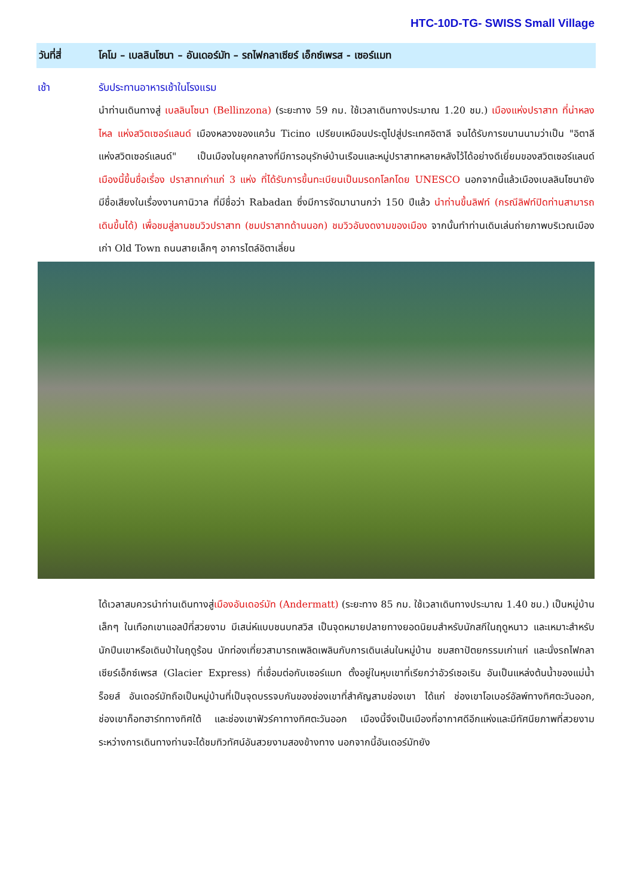HTC-10D-TG- SWISS Small Village
วันที่สี่ โคโม – เบลลินโซนา – อันเดอร์มัท – รถไฟกลาเซียร์ เอ็กซ์เพรส - เซอร์แมท
เช้า รับประทานอาหารเช้าในโรงแรม
นำท่านเดินทางสู่ เบลลินโซนา (Bellinzona) (ระยะทาง 59 กม. ใช้เวลาเดินทางประมาณ 1.20 ชม.) เมืองแห่งปราสาท ที่น่าหลงไหล แห่งสวิตเซอร์แลนด์ เมืองหลวงของแคว้น Ticino เปรียบเหมือนประตูไปสู่ประเทศอิตาลี จนได้รับการขนานนามว่าเป็น "อิตาลีแห่งสวิตเซอร์แลนด์" เป็นเมืองในยุคกลางที่มีการอนุรักษ์บ้านเรือนและหมู่ปราสาทหลายหลังไว้ได้อย่างดีเยี่ยมของสวิตเซอร์แลนด์ เมืองนี้ขึ้นชื่อเรื่อง ปราสาทเก่าแก่ 3 แห่ง ที่ได้รับการขึ้นทะเบียนเป็นมรดกโลกโดย UNESCO นอกจากนี้แล้วเมืองเบลลินโซนายังมีชื่อเสียงในเรื่องงานคานิวาล ที่มีชื่อว่า Rabadan ซึ่งมีการจัดมานานกว่า 150 ปีแล้ว นำท่านขึ้นลิฟท์ (กรณีลิฟท์ปิดท่านสามารถเดินขึ้นได้) เพื่อชมสู่ลานชมวิวปราสาท (ชมปราสาทด้านนอก) ชมวิวอันงดงามของเมือง จากนั้นทำท่านเดินเล่นถ่ายภาพบริเวณเมืองเก่า Old Town ถนนสายเล็กๆ อาคารไตล์อิตาเลี่ยน
ได้เวลาสมควรนำท่านเดินทางสู่เมืองอันเดอร์มัท (Andermatt) (ระยะทาง 85 กม. ใช้เวลาเดินทางประมาณ 1.40 ชม.) เป็นหมู่บ้านเล็กๆ ในเทือกเขาแอลป์ที่สวยงาม มีเสน่ห์แบบชนบทสวิส เป็นจุดหมายปลายทางยอดนิยมสำหรับนักสกีในฤดูหนาว และเหมาะสำหรับนักปีนเขาหรือเดินป่าในฤดูร้อน นักท่องเที่ยวสามารถเพลิดเพลินกับการเดินเล่นในหมู่บ้าน ชมสถาปัตยกรรมเก่าแก่ และนั่งรถไฟกลาเซียร์เอ็กซ์เพรส (Glacier Express) ที่เชื่อมต่อกับเซอร์แมท ตั้งอยู่ในหุบเขาที่เรียกว่าอัวร์เซอเริน อันเป็นแหล่งต้นน้ำของแม่น้ำร็อยส์ อันเดอร์มัทถือเป็นหมู่บ้านที่เป็นจุดบรรจบกันของช่องเขาที่สำคัญสามช่องเขา ได้แก่ ช่องเขาโอเบอร์อัลพ์ทางทิศตะวันออก, ช่องเขาก็อทฮาร์ททางทิศใต้ และช่องเขาฟัวร์คาทางทิศตะวันออก เมืองนี้จึงเป็นเมืองที่อากาศดีอีกแห่งและมีทัศนียภาพที่สวยงาม ระหว่างการเดินทางท่านจะได้ชมทิวทัศน์อันสวยงามสองข้างทาง นอกจากนี้อันเดอร์มัทยัง